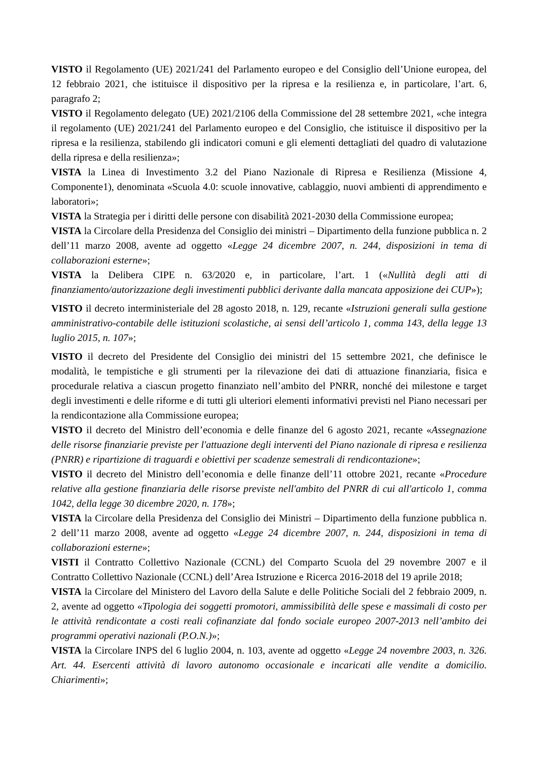VISTO il Regolamento (UE) 2021/241 del Parlamento europeo e del Consiglio dell’Unione europea, del 12 febbraio 2021, che istituisce il dispositivo per la ripresa e la resilienza e, in particolare, l’art. 6, paragrafo 2;
VISTO il Regolamento delegato (UE) 2021/2106 della Commissione del 28 settembre 2021, «che integra il regolamento (UE) 2021/241 del Parlamento europeo e del Consiglio, che istituisce il dispositivo per la ripresa e la resilienza, stabilendo gli indicatori comuni e gli elementi dettagliati del quadro di valutazione della ripresa e della resilienza»;
VISTA la Linea di Investimento 3.2 del Piano Nazionale di Ripresa e Resilienza (Missione 4, Componente1), denominata «Scuola 4.0: scuole innovative, cablaggio, nuovi ambienti di apprendimento e laboratori»;
VISTA la Strategia per i diritti delle persone con disabilità 2021-2030 della Commissione europea;
VISTA la Circolare della Presidenza del Consiglio dei ministri – Dipartimento della funzione pubblica n. 2 dell’11 marzo 2008, avente ad oggetto «Legge 24 dicembre 2007, n. 244, disposizioni in tema di collaborazioni esterne»;
VISTA la Delibera CIPE n. 63/2020 e, in particolare, l’art. 1 («Nullità degli atti di finanziamento/autorizzazione degli investimenti pubblici derivante dalla mancata apposizione dei CUP»);
VISTO il decreto interministeriale del 28 agosto 2018, n. 129, recante «Istruzioni generali sulla gestione amministrativo-contabile delle istituzioni scolastiche, ai sensi dell’articolo 1, comma 143, della legge 13 luglio 2015, n. 107»;
VISTO il decreto del Presidente del Consiglio dei ministri del 15 settembre 2021, che definisce le modalità, le tempistiche e gli strumenti per la rilevazione dei dati di attuazione finanziaria, fisica e procedurale relativa a ciascun progetto finanziato nell’ambito del PNRR, nonché dei milestone e target degli investimenti e delle riforme e di tutti gli ulteriori elementi informativi previsti nel Piano necessari per la rendicontazione alla Commissione europea;
VISTO il decreto del Ministro dell’economia e delle finanze del 6 agosto 2021, recante «Assegnazione delle risorse finanziarie previste per l'attuazione degli interventi del Piano nazionale di ripresa e resilienza (PNRR) e ripartizione di traguardi e obiettivi per scadenze semestrali di rendicontazione»;
VISTO il decreto del Ministro dell’economia e delle finanze dell’11 ottobre 2021, recante «Procedure relative alla gestione finanziaria delle risorse previste nell'ambito del PNRR di cui all'articolo 1, comma 1042, della legge 30 dicembre 2020, n. 178»;
VISTA la Circolare della Presidenza del Consiglio dei Ministri – Dipartimento della funzione pubblica n. 2 dell’11 marzo 2008, avente ad oggetto «Legge 24 dicembre 2007, n. 244, disposizioni in tema di collaborazioni esterne»;
VISTI il Contratto Collettivo Nazionale (CCNL) del Comparto Scuola del 29 novembre 2007 e il Contratto Collettivo Nazionale (CCNL) dell’Area Istruzione e Ricerca 2016-2018 del 19 aprile 2018;
VISTA la Circolare del Ministero del Lavoro della Salute e delle Politiche Sociali del 2 febbraio 2009, n. 2, avente ad oggetto «Tipologia dei soggetti promotori, ammissibilità delle spese e massimali di costo per le attività rendicontate a costi reali cofinanziate dal fondo sociale europeo 2007-2013 nell’ambito dei programmi operativi nazionali (P.O.N.)»;
VISTA la Circolare INPS del 6 luglio 2004, n. 103, avente ad oggetto «Legge 24 novembre 2003, n. 326. Art. 44. Esercenti attività di lavoro autonomo occasionale e incaricati alle vendite a domicilio. Chiarimenti»;